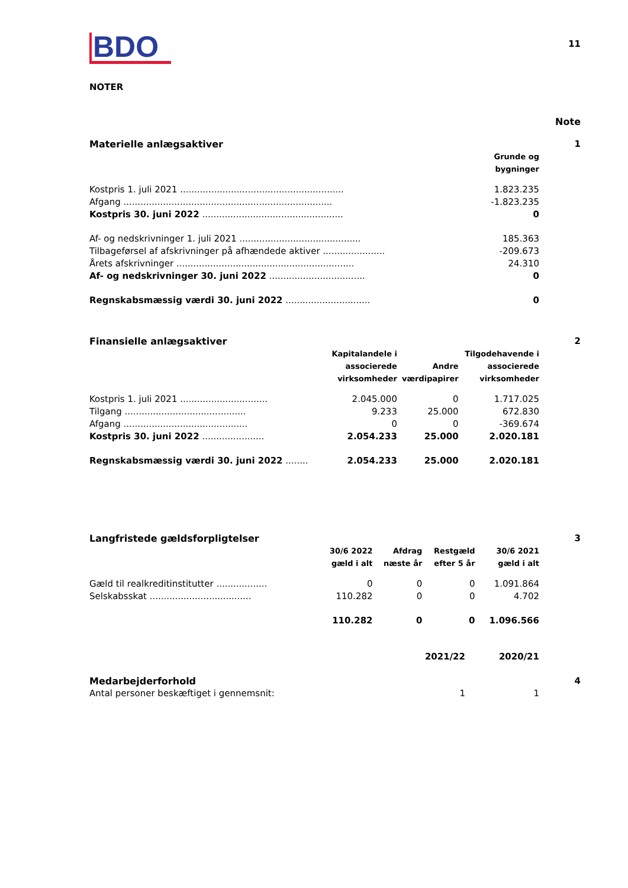BDO
11
NOTER
Note
| Materielle anlægsaktiver | | 1 |
| | Grunde og bygninger | |
| Kostpris 1. juli 2021 .......................................................... | 1.823.235 | |
| Afgang .......................................................................... | -1.823.235 | |
| Kostpris 30. juni 2022 .................................................. | 0 | |
| Af- og nedskrivninger 1. juli 2021 ........................................... | 185.363 | |
| Tilbageførsel af afskrivninger på afhændede aktiver ...................... | -209.673 | |
| Årets afskrivninger ............................................................... | 24.310 | |
| Af- og nedskrivninger 30. juni 2022 .................................. | 0 | |
| Regnskabsmæssig værdi 30. juni 2022 .............................. | 0 | |
| Finansielle anlægsaktiver | | | | 2 |
| | Kapitalandele i associerede virksomheder | Andre værdipapirer | Tilgodehavende i associerede virksomheder | |
| Kostpris 1. juli 2021 ............................... | 2.045.000 | 0 | 1.717.025 | |
| Tilgang ........................................... | 9.233 | 25.000 | 672.830 | |
| Afgang ............................................ | 0 | 0 | -369.674 | |
| Kostpris 30. juni 2022 ...................... | 2.054.233 | 25.000 | 2.020.181 | |
| Regnskabsmæssig værdi 30. juni 2022 ........ | 2.054.233 | 25.000 | 2.020.181 | |
| Langfristede gældsforpligtelser | | | | | 3 |
| | 30/6 2022 gæld i alt | Afdrag næste år | Restgæld efter 5 år | 30/6 2021 gæld i alt | |
| Gæld til realkreditinstitutter .................. | 0 | 0 | 0 | 1.091.864 | |
| Selskabsskat .................................... | 110.282 | 0 | 0 | 4.702 | |
| | 110.282 | 0 | 0 | 1.096.566 | |
| | 2021/22 | 2020/21 | |
| Medarbejderforhold | | | 4 |
| Antal personer beskæftiget i gennemsnit: | 1 | 1 | |